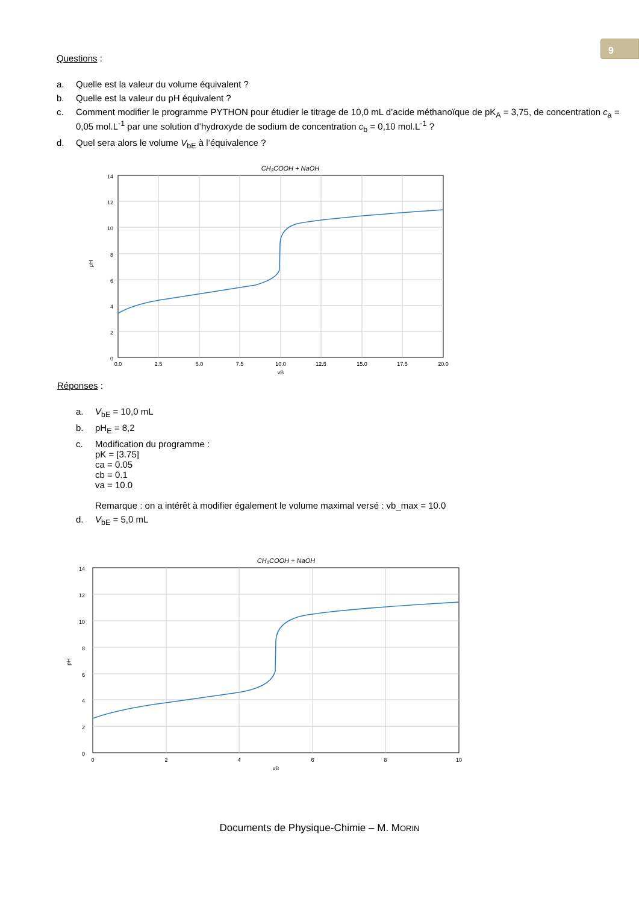9
Questions :
a. Quelle est la valeur du volume équivalent ?
b. Quelle est la valeur du pH équivalent ?
c. Comment modifier le programme PYTHON pour étudier le titrage de 10,0 mL d’acide méthanoïque de pK<sub>A</sub> = 3,75, de concentration c<sub>a</sub> = 0,05 mol.L<sup>-1</sup> par une solution d’hydroxyde de sodium de concentration c<sub>b</sub> = 0,10 mol.L<sup>-1</sup> ?
d. Quel sera alors le volume V<sub>bE</sub> à l’équivalence ?
CH₃COOH + NaOH
14
12
10
8
6
4
2
0
0.0
2.5
5.0
7.5
10.0
12.5
15.0
17.5
20.0
vB
pH
Réponses :
a. V<sub>bE</sub> = 10,0 mL
b. pH<sub>E</sub> = 8,2
c. Modification du programme :
pK = [3.75]
ca = 0.05
cb = 0.1
va = 10.0
Remarque : on a intérêt à modifier également le volume maximal versé : vb_max = 10.0
d. V<sub>bE</sub> = 5,0 mL
CH₃COOH + NaOH
14
12
10
8
6
4
2
0
0
2
4
6
8
10
vB
pH
Documents de Physique-Chimie – M. MORIN